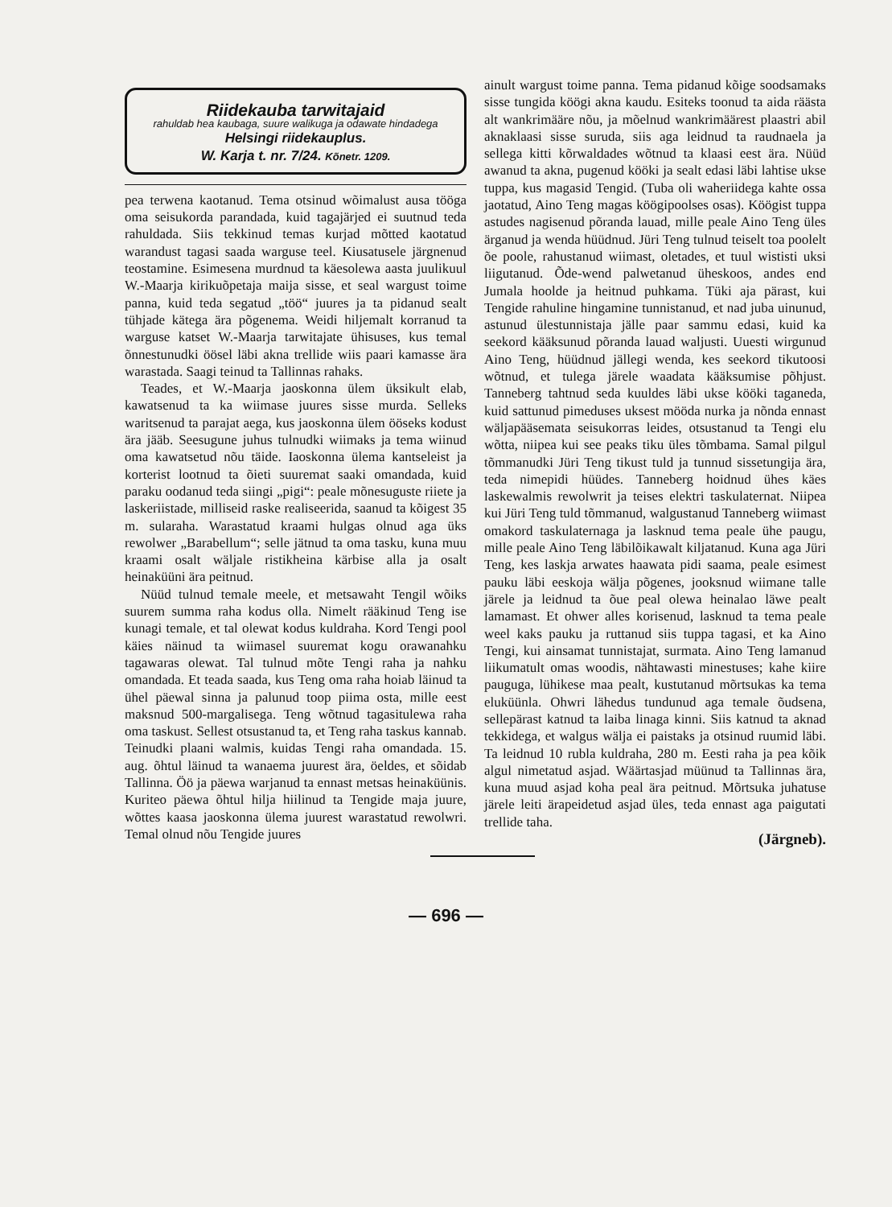Riidekauba tarwitajaid
rahuldab hea kaubaga, suure walikuga ja odawate hindadega
Helsingi riidekauplus.
W. Karja t. nr. 7/24. Kõnetr. 1209.
pea terwena kaotanud. Tema otsinud wõimalust ausa tööga oma seisukorda parandada, kuid tagajärjed ei suutnud teda rahuldada. Siis tekkinud temas kurjad mõtted kaotatud warandust tagasi saada warguse teel. Kiusatusele järgnenud teostamine. Esimesena murdnud ta käesolewa aasta juulikuul W.-Maarja kirikuõpetaja maija sisse, et seal wargust toime panna, kuid teda segatud „töö“ juures ja ta pidanud sealt tühjade kätega ära põgenema. Weidi hiljemalt korranud ta warguse katset W.-Maarja tarwitajate ühisuses, kus temal õnnestunudki öösel läbi akna trellide wiis paari kamasse ära warastada. Saagi teinud ta Tallinnas rahaks.
Teades, et W.-Maarja jaoskonna ülem üksikult elab, kawatsenud ta ka wiimase juures sisse murda. Selleks waritsenud ta parajat aega, kus jaoskonna ülem ööseks kodust ära jääb. Seesugune juhus tulnudki wiimaks ja tema wiinud oma kawatsetud nõu täide. Iaoskonna ülema kantseleist ja korterist lootnud ta õieti suuremat saaki omandada, kuid paraku oodanud teda siingi „pigi“: peale mõnesuguste riiete ja laskeriistade, milliseid raske realiseerida, saanud ta kõigest 35 m. sularaha. Warastatud kraami hulgas olnud aga üks rewolwer „Barabellum“; selle jätnud ta oma tasku, kuna muu kraami osalt wäljale ristikheina kärbise alla ja osalt heinaküüni ära peitnud.
Nüüd tulnud temale meele, et metsawaht Tengil wõiks suurem summa raha kodus olla. Nimelt rääkinud Teng ise kunagi temale, et tal olewat kodus kuldraha. Kord Tengi pool käies näinud ta wiimasel suuremat kogu orawanahku tagawaras olewat. Tal tulnud mõte Tengi raha ja nahku omandada. Et teada saada, kus Teng oma raha hoiab läinud ta ühel päewal sinna ja palunud toop piima osta, mille eest maksnud 500-margalisega. Teng wõtnud tagasitulewa raha oma taskust. Sellest otsustanud ta, et Teng raha taskus kannab. Teinudki plaani walmis, kuidas Tengi raha omandada. 15. aug. õhtul läinud ta wanaema juurest ära, öeldes, et sõidab Tallinna. Öö ja päewa warjanud ta ennast metsas heinaküünis. Kuriteo päewa õhtul hilja hiilinud ta Tengide maja juure, wõttes kaasa jaoskonna ülema juurest warastatud rewolwri. Temal olnud nõu Tengide juures
ainult wargust toime panna. Tema pidanud kõige soodsamaks sisse tungida köögi akna kaudu. Esiteks toonud ta aida räästa alt wankrimääre nõu, ja mõelnud wankrimäärest plaastri abil aknaklaasi sisse suruda, siis aga leidnud ta raudnaela ja sellega kitti kõrwaldades wõtnud ta klaasi eest ära. Nüüd awanud ta akna, pugenud kööki ja sealt edasi läbi lahtise ukse tuppa, kus magasid Tengid. (Tuba oli waheriidega kahte ossa jaotatud, Aino Teng magas köögipoolses osas). Köögist tuppa astudes nagisenud põranda lauad, mille peale Aino Teng üles ärganud ja wenda hüüdnud. Jüri Teng tulnud teiselt toa poolelt õe poole, rahustanud wiimast, oletades, et tuul wististi uksi liigutanud. Õde-wend palwetanud üheskoos, andes end Jumala hoolde ja heitnud puhkama. Tüki aja pärast, kui Tengide rahuline hingamine tunnistanud, et nad juba uinunud, astunud ülestunnistaja jälle paar sammu edasi, kuid ka seekord kääksunud põranda lauad waljusti. Uuesti wirgunud Aino Teng, hüüdnud jällegi wenda, kes seekord tikutoosi wõtnud, et tulega järele waadata kääksumise põhjust. Tanneberg tahtnud seda kuuldes läbi ukse kööki taganeda, kuid sattunud pimeduses uksest mööda nurka ja nõnda ennast wäljapääsemata seisukorras leides, otsustanud ta Tengi elu wõtta, niipea kui see peaks tiku üles tõmbama. Samal pilgul tõmmanudki Jüri Teng tikust tuld ja tunnud sissetungija ära, teda nimepidi hüüdes. Tanneberg hoidnud ühes käes laskewalmis rewolwrit ja teises elektri taskulaternat. Niipea kui Jüri Teng tuld tõmmanud, walgustanud Tanneberg wiimast omakord taskulaternaga ja lasknud tema peale ühe paugu, mille peale Aino Teng läbilõikawalt kiljatanud. Kuna aga Jüri Teng, kes laskja arwates haawata pidi saama, peale esimest pauku läbi eeskoja wälja põgenes, jooksnud wiimane talle järele ja leidnud ta õue peal olewa heinalao läwe pealt lamamast. Et ohwer alles korisenud, lasknud ta tema peale weel kaks pauku ja ruttanud siis tuppa tagasi, et ka Aino Tengi, kui ainsamat tunnistajat, surmata. Aino Teng lamanud liikumatult omas woodis, nähtawasti minestuses; kahe kiire pauguga, lühikese maa pealt, kustutanud mõrtsukas ka tema eluküünla. Ohwri lähedus tundunud aga temale õudsena, sellepärast katnud ta laiba linaga kinni. Siis katnud ta aknad tekkidega, et walgus wälja ei paistaks ja otsinud ruumid läbi. Ta leidnud 10 rubla kuldraha, 280 m. Eesti raha ja pea kõik algul nimetatud asjad. Wäärtasjad müünud ta Tallinnas ära, kuna muud asjad koha peal ära peitnud. Mõrtsuka juhatuse järele leiti ärapeidetud asjad üles, teda ennast aga paigutati trellide taha.
(Järgneb).
— 696 —